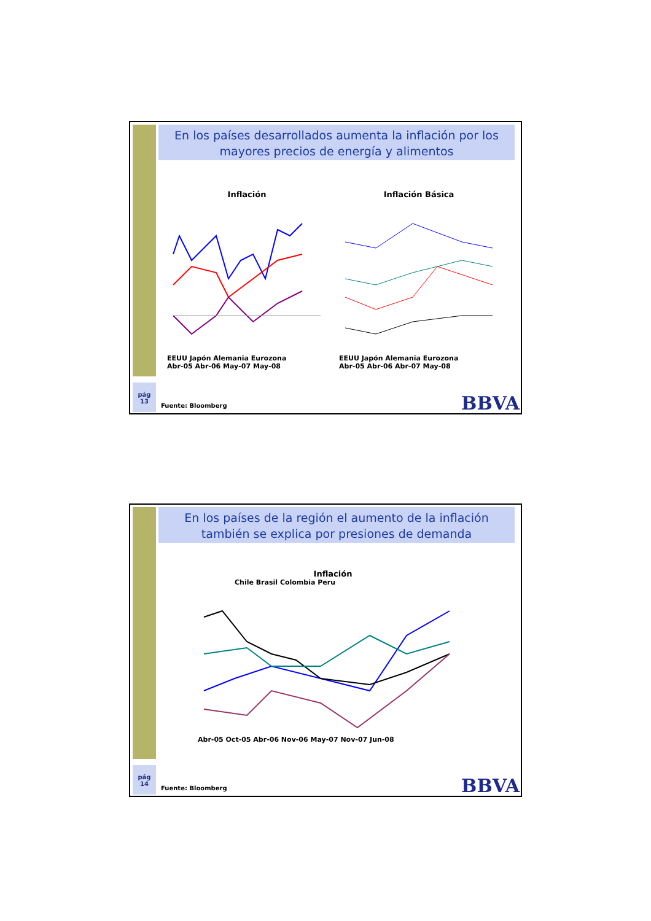En los países desarrollados aumenta la inflación por los mayores precios de energía y alimentos
Inflación
EEUU Japón Alemania Eurozona
Abr-05 Abr-06 May-07 May-08
Inflación Básica
EEUU Japón Alemania Eurozona
Abr-05 Abr-06 Abr-07 May-08
pág
13
Fuente: Bloomberg BBVA
En los países de la región el aumento de la inflación también se explica por presiones de demanda
Inflación
Chile Brasil Colombia Peru
Abr-05 Oct-05 Abr-06 Nov-06 May-07 Nov-07 Jun-08
pág
14
Fuente: Bloomberg BBVA